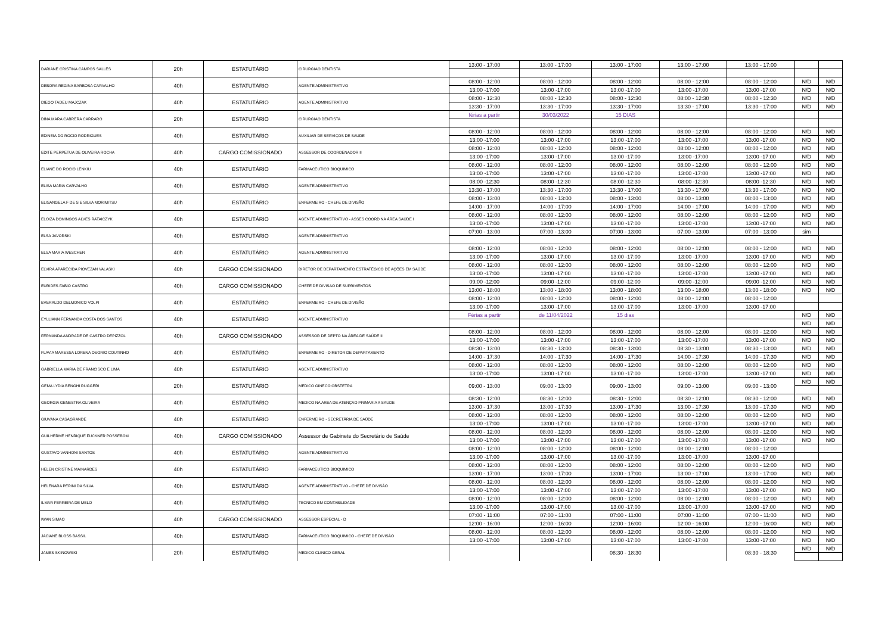| DARIANE CRISTINA CAMPOS SALLES | 20h | ESTATUTÁRIO | CIRURGIAO DENTISTA | 13:00 - 17:00 | 13:00 - 17:00 | 13:00 - 17:00 | 13:00 - 17:00 | 13:00 - 17:00 | | |
| DEBORA REGINA BARBOSA CARVALHO | 40h | ESTATUTÁRIO | AGENTE ADMINISTRATIVO | 08:00 - 12:00 | 08:00 - 12:00 | 08:00 - 12:00 | 08:00 - 12:00 | 08:00 - 12:00 | N/D | N/D |
| | | | | 13:00 -17:00 | 13:00 -17:00 | 13:00 -17:00 | 13:00 -17:00 | 13:00 -17:00 | N/D | N/D |
| DIEGO TADEU MAJCZAK | 40h | ESTATUTÁRIO | AGENTE ADMINISTRATIVO | 08:00 - 12:30 | 08:00 - 12:30 | 08:00 - 12:30 | 08:00 - 12:30 | 08:00 - 12:30 | N/D | N/D |
| | | | | 13:30 - 17:00 | 13:30 - 17:00 | 13:30 - 17:00 | 13:30 - 17:00 | 13:30 - 17:00 | N/D | N/D |
| DINA MARA CABRERA CARRARO | 20h | ESTATUTÁRIO | CIRURGIAO DENTISTA | férias a partir | 30/03/2022 | 15 DIAS | | | | |
| EDINEIA DO ROCIO RODRIGUES | 40h | ESTATUTÁRIO | AUXILIAR DE SERVIÇOS DE SAUDE | 08:00 - 12:00 | 08:00 - 12:00 | 08:00 - 12:00 | 08:00 - 12:00 | 08:00 - 12:00 | N/D | N/D |
| | | | | 13:00 -17:00 | 13:00 -17:00 | 13:00 -17:00 | 13:00 -17:00 | 13:00 -17:00 | N/D | N/D |
| EDITE PERPETUA DE OLIVEIRA ROCHA | 40h | CARGO COMISSIONADO | ASSESSOR DE COORDENADOR II | 08:00 - 12:00 | 08:00 - 12:00 | 08:00 - 12:00 | 08:00 - 12:00 | 08:00 - 12:00 | N/D | N/D |
| | | | | 13:00 -17:00 | 13:00 -17:00 | 13:00 -17:00 | 13:00 -17:00 | 13:00 -17:00 | N/D | N/D |
| ELIANE DO ROCIO LENKIU | 40h | ESTATUTÁRIO | FARMACEUTICO BIOQUIMICO | 08:00 - 12:00 | 08:00 - 12:00 | 08:00 - 12:00 | 08:00 - 12:00 | 08:00 - 12:00 | N/D | N/D |
| | | | | 13:00 -17:00 | 13:00 -17:00 | 13:00 -17:00 | 13:00 -17:00 | 13:00 -17:00 | N/D | N/D |
| ELISA MARIA CARVALHO | 40h | ESTATUTÁRIO | AGENTE ADMINISTRATIVO | 08:00 -12:30 | 08:00 -12:30 | 08:00 -12:30 | 08:00 -12:30 | 08:00 -12:30 | N/D | N/D |
| | | | | 13:30 - 17:00 | 13:30 - 17:00 | 13:30 - 17:00 | 13:30 - 17:00 | 13:30 - 17:00 | N/D | N/D |
| ELISANGELA F DE S E SILVA MORIMITSU | 40h | ESTATUTÁRIO | ENFERMEIRO - CHEFE DE DIVISÃO | 08:00 - 13:00 | 08:00 - 13:00 | 08:00 - 13:00 | 08:00 - 13:00 | 08:00 - 13:00 | N/D | N/D |
| | | | | 14:00 - 17:00 | 14:00 - 17:00 | 14:00 - 17:00 | 14:00 - 17:00 | 14:00 - 17:00 | N/D | N/D |
| ELOIZA DOMINGOS ALVES RATAICZYK | 40h | ESTATUTÁRIO | AGENTE ADMINISTRATIVO - ASSES COORD NA ÁREA SAÚDE I | 08:00 - 12:00 | 08:00 - 12:00 | 08:00 - 12:00 | 08:00 - 12:00 | 08:00 - 12:00 | N/D | N/D |
| | | | | 13:00 -17:00 | 13:00 -17:00 | 13:00 -17:00 | 13:00 -17:00 | 13:00 -17:00 | N/D | N/D |
| ELSA JAVORSKI | 40h | ESTATUTÁRIO | AGENTE ADMINISTRATIVO | 07:00 - 13:00 | 07:00 - 13:00 | 07:00 - 13:00 | 07:00 - 13:00 | 07:00 - 13:00 | sim | |
| ELSA MARIA WESCHER | 40h | ESTATUTÁRIO | AGENTE ADMINISTRATIVO | 08:00 - 12:00 | 08:00 - 12:00 | 08:00 - 12:00 | 08:00 - 12:00 | 08:00 - 12:00 | N/D | N/D |
| | | | | 13:00 -17:00 | 13:00 -17:00 | 13:00 -17:00 | 13:00 -17:00 | 13:00 -17:00 | N/D | N/D |
| ELVIRA APARECIDA PIOVEZAN VALASKI | 40h | CARGO COMISSIONADO | DIRETOR DE DEPARTAMENTO ESTRATÉGICO DE AÇÕES EM SAÚDE | 08:00 - 12:00 | 08:00 - 12:00 | 08:00 - 12:00 | 08:00 - 12:00 | 08:00 - 12:00 | N/D | N/D |
| | | | | 13:00 -17:00 | 13:00 -17:00 | 13:00 -17:00 | 13:00 -17:00 | 13:00 -17:00 | N/D | N/D |
| EURIDES FABIO CASTRO | 40h | CARGO COMISSIONADO | CHEFE DE DIVISAO DE SUPRIMENTOS | 09:00 -12:00 | 09:00 -12:00 | 09:00 -12:00 | 09:00 -12:00 | 09:00 -12:00 | N/D | N/D |
| | | | | 13:00 - 18:00 | 13:00 - 18:00 | 13:00 - 18:00 | 13:00 - 18:00 | 13:00 - 18:00 | N/D | N/D |
| EVERALDO DELMONICO VOLPI | 40h | ESTATUTÁRIO | ENFERMEIRO - CHEFE DE DIVISÃO | 08:00 - 12:00 | 08:00 - 12:00 | 08:00 - 12:00 | 08:00 - 12:00 | 08:00 - 12:00 | | |
| | | | | 13:00 -17:00 | 13:00 -17:00 | 13:00 -17:00 | 13:00 -17:00 | 13:00 -17:00 | | |
| EYLLIANN FERNANDA COSTA DOS SANTOS | 40h | ESTATUTÁRIO | AGENTE ADMINISTRATIVO | Férias a partir | de 11/04/2022 | 15 dias | | | N/D | N/D |
| | | | | | | | | | N/D | N/D |
| FERNANDA ANDRADE DE CASTRO DEPIZZOL | 40h | CARGO COMISSIONADO | ASSESSOR DE DEPTO NA ÁREA DE SAÚDE II | 08:00 - 12:00 | 08:00 - 12:00 | 08:00 - 12:00 | 08:00 - 12:00 | 08:00 - 12:00 | N/D | N/D |
| | | | | 13:00 -17:00 | 13:00 -17:00 | 13:00 -17:00 | 13:00 -17:00 | 13:00 -17:00 | N/D | N/D |
| FLAVIA MARESSA LORENA OSORIO COUTINHO | 40h | ESTATUTÁRIO | ENFERMEIRO - DIRETOR DE DEPARTAMENTO | 08:30 - 13:00 | 08:30 - 13:00 | 08:30 - 13:00 | 08:30 - 13:00 | 08:30 - 13:00 | N/D | N/D |
| | | | | 14:00 - 17:30 | 14:00 - 17:30 | 14:00 - 17:30 | 14:00 - 17:30 | 14:00 - 17:30 | N/D | N/D |
| GABRIELLA MARIA DE FRANCISCO E LIMA | 40h | ESTATUTÁRIO | AGENTE ADMINISTRATIVO | 08:00 - 12:00 | 08:00 - 12:00 | 08:00 - 12:00 | 08:00 - 12:00 | 08:00 - 12:00 | N/D | N/D |
| | | | | 13:00 -17:00 | 13:00 -17:00 | 13:00 -17:00 | 13:00 -17:00 | 13:00 -17:00 | N/D | N/D |
| GEMA LYDIA BENGHI RUGGERI | 20h | ESTATUTÁRIO | MEDICO GINECO OBSTETRA | 09:00 - 13:00 | 09:00 - 13:00 | 09:00 - 13:00 | 09:00 - 13:00 | 09:00 - 13:00 | N/D | N/D |
| GEORGIA GENESTRA OLIVEIRA | 40h | ESTATUTÁRIO | MEDICO NA AREA DE ATENÇAO PRIMARIA A SAUDE | 08:30 - 12:00 | 08:30 - 12:00 | 08:30 - 12:00 | 08:30 - 12:00 | 08:30 - 12:00 | N/D | N/D |
| | | | | 13:00 - 17:30 | 13:00 - 17:30 | 13:00 - 17:30 | 13:00 - 17:30 | 13:00 - 17:30 | N/D | N/D |
| GIUVANA CASAGRANDE | 40h | ESTATUTÁRIO | ENFERMEIRO - SECRETÁRIA DE SAÚDE | 08:00 - 12:00 | 08:00 - 12:00 | 08:00 - 12:00 | 08:00 - 12:00 | 08:00 - 12:00 | N/D | N/D |
| | | | | 13:00 -17:00 | 13:00 -17:00 | 13:00 -17:00 | 13:00 -17:00 | 13:00 -17:00 | N/D | N/D |
| GUILHERME HENRIQUE FUCKNER POSSEBOM | 40h | CARGO COMISSIONADO | Assessor de Gabinete do Secretário de Saúde | 08:00 - 12:00 | 08:00 - 12:00 | 08:00 - 12:00 | 08:00 - 12:00 | 08:00 - 12:00 | N/D | N/D |
| | | | | 13:00 -17:00 | 13:00 -17:00 | 13:00 -17:00 | 13:00 -17:00 | 13:00 -17:00 | N/D | N/D |
| GUSTAVO VANHONI SANTOS | 40h | ESTATUTÁRIO | AGENTE ADMINISTRATIVO | 08:00 - 12:00 | 08:00 - 12:00 | 08:00 - 12:00 | 08:00 - 12:00 | 08:00 - 12:00 | | |
| | | | | 13:00 -17:00 | 13:00 -17:00 | 13:00 -17:00 | 13:00 -17:00 | 13:00 -17:00 | | |
| HELEN CRISTINE MAINARDES | 40h | ESTATUTÁRIO | FARMACEUTICO BIOQUIMICO | 08:00 - 12:00 | 08:00 - 12:00 | 08:00 - 12:00 | 08:00 - 12:00 | 08:00 - 12:00 | N/D | N/D |
| | | | | 13:00 - 17:00 | 13:00 - 17:00 | 13:00 - 17:00 | 13:00 - 17:00 | 13:00 - 17:00 | N/D | N/D |
| HELENARA PERINI DA SILVA | 40h | ESTATUTÁRIO | AGENTE ADMINISTRATIVO - CHEFE DE DIVISÃO | 08:00 - 12:00 | 08:00 - 12:00 | 08:00 - 12:00 | 08:00 - 12:00 | 08:00 - 12:00 | N/D | N/D |
| | | | | 13:00 -17:00 | 13:00 -17:00 | 13:00 -17:00 | 13:00 -17:00 | 13:00 -17:00 | N/D | N/D |
| ILMAR FERREIRA DE MELO | 40h | ESTATUTÁRIO | TECNICO EM CONTABILIDADE | 08:00 - 12:00 | 08:00 - 12:00 | 08:00 - 12:00 | 08:00 - 12:00 | 08:00 - 12:00 | N/D | N/D |
| | | | | 13:00 -17:00 | 13:00 -17:00 | 13:00 -17:00 | 13:00 -17:00 | 13:00 -17:00 | N/D | N/D |
| IWAN SIMAO | 40h | CARGO COMISSIONADO | ASSESSOR ESPECIAL - D | 07:00 - 11:00 | 07:00 - 11:00 | 07:00 - 11:00 | 07:00 - 11:00 | 07:00 - 11:00 | N/D | N/D |
| | | | | 12:00 - 16:00 | 12:00 - 16:00 | 12:00 - 16:00 | 12:00 - 16:00 | 12:00 - 16:00 | N/D | N/D |
| JACIANE BLOSS BASSIL | 40h | ESTATUTÁRIO | FARMACEUTICO BIOQUIMICO - CHEFE DE DIVISÃO | 08:00 - 12:00 | 08:00 - 12:00 | 08:00 - 12:00 | 08:00 - 12:00 | 08:00 - 12:00 | N/D | N/D |
| | | | | 13:00 -17:00 | 13:00 -17:00 | 13:00 -17:00 | 13:00 -17:00 | 13:00 -17:00 | N/D | N/D |
| JAMES SKINOWSKI | 20h | ESTATUTÁRIO | MEDICO CLINICO GERAL | | | 08:30 - 18:30 | | 08:30 - 18:30 | N/D | N/D |